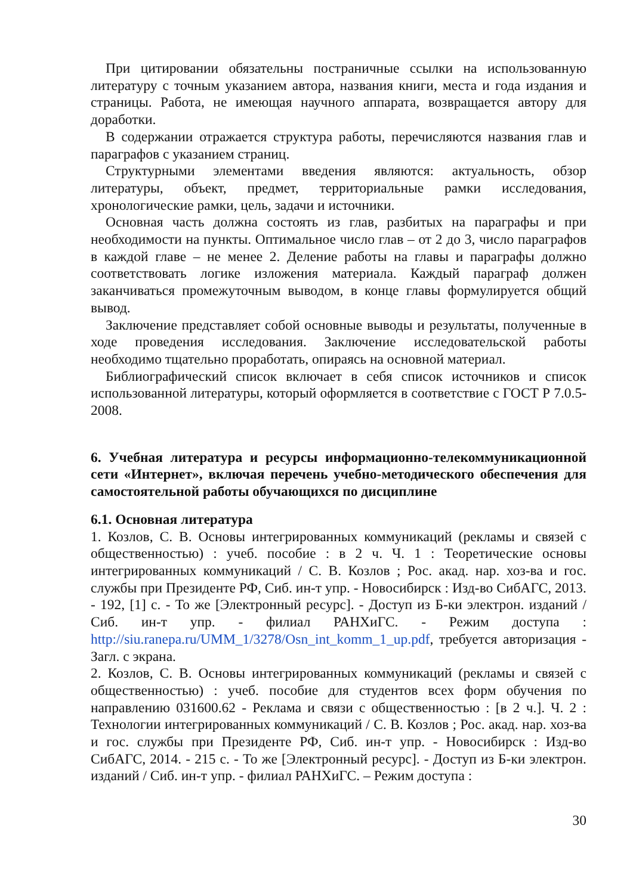При цитировании обязательны постраничные ссылки на использованную литературу с точным указанием автора, названия книги, места и года издания и страницы. Работа, не имеющая научного аппарата, возвращается автору для доработки.
В содержании отражается структура работы, перечисляются названия глав и параграфов с указанием страниц.
Структурными элементами введения являются: актуальность, обзор литературы, объект, предмет, территориальные рамки исследования, хронологические рамки, цель, задачи и источники.
Основная часть должна состоять из глав, разбитых на параграфы и при необходимости на пункты. Оптимальное число глав – от 2 до 3, число параграфов в каждой главе – не менее 2. Деление работы на главы и параграфы должно соответствовать логике изложения материала. Каждый параграф должен заканчиваться промежуточным выводом, в конце главы формулируется общий вывод.
Заключение представляет собой основные выводы и результаты, полученные в ходе проведения исследования. Заключение исследовательской работы необходимо тщательно проработать, опираясь на основной материал.
Библиографический список включает в себя список источников и список использованной литературы, который оформляется в соответствие с ГОСТ Р 7.0.5-2008.
6. Учебная литература и ресурсы информационно-телекоммуникационной сети «Интернет», включая перечень учебно-методического обеспечения для самостоятельной работы обучающихся по дисциплине
6.1. Основная литература
1. Козлов, С. В. Основы интегрированных коммуникаций (рекламы и связей с общественностью) : учеб. пособие : в 2 ч. Ч. 1 : Теоретические основы интегрированных коммуникаций / С. В. Козлов ; Рос. акад. нар. хоз-ва и гос. службы при Президенте РФ, Сиб. ин-т упр. - Новосибирск : Изд-во СибАГС, 2013. - 192, [1] с. - То же [Электронный ресурс]. - Доступ из Б-ки электрон. изданий / Сиб. ин-т упр. - филиал РАНХиГС. - Режим доступа : http://siu.ranepa.ru/UMM_1/3278/Osn_int_komm_1_up.pdf, требуется авторизация - Загл. с экрана.
2. Козлов, С. В. Основы интегрированных коммуникаций (рекламы и связей с общественностью) : учеб. пособие для студентов всех форм обучения по направлению 031600.62 - Реклама и связи с общественностью : [в 2 ч.]. Ч. 2 : Технологии интегрированных коммуникаций / С. В. Козлов ; Рос. акад. нар. хоз-ва и гос. службы при Президенте РФ, Сиб. ин-т упр. - Новосибирск : Изд-во СибАГС, 2014. - 215 с. - То же [Электронный ресурс]. - Доступ из Б-ки электрон. изданий / Сиб. ин-т упр. - филиал РАНХиГС. – Режим доступа :
30